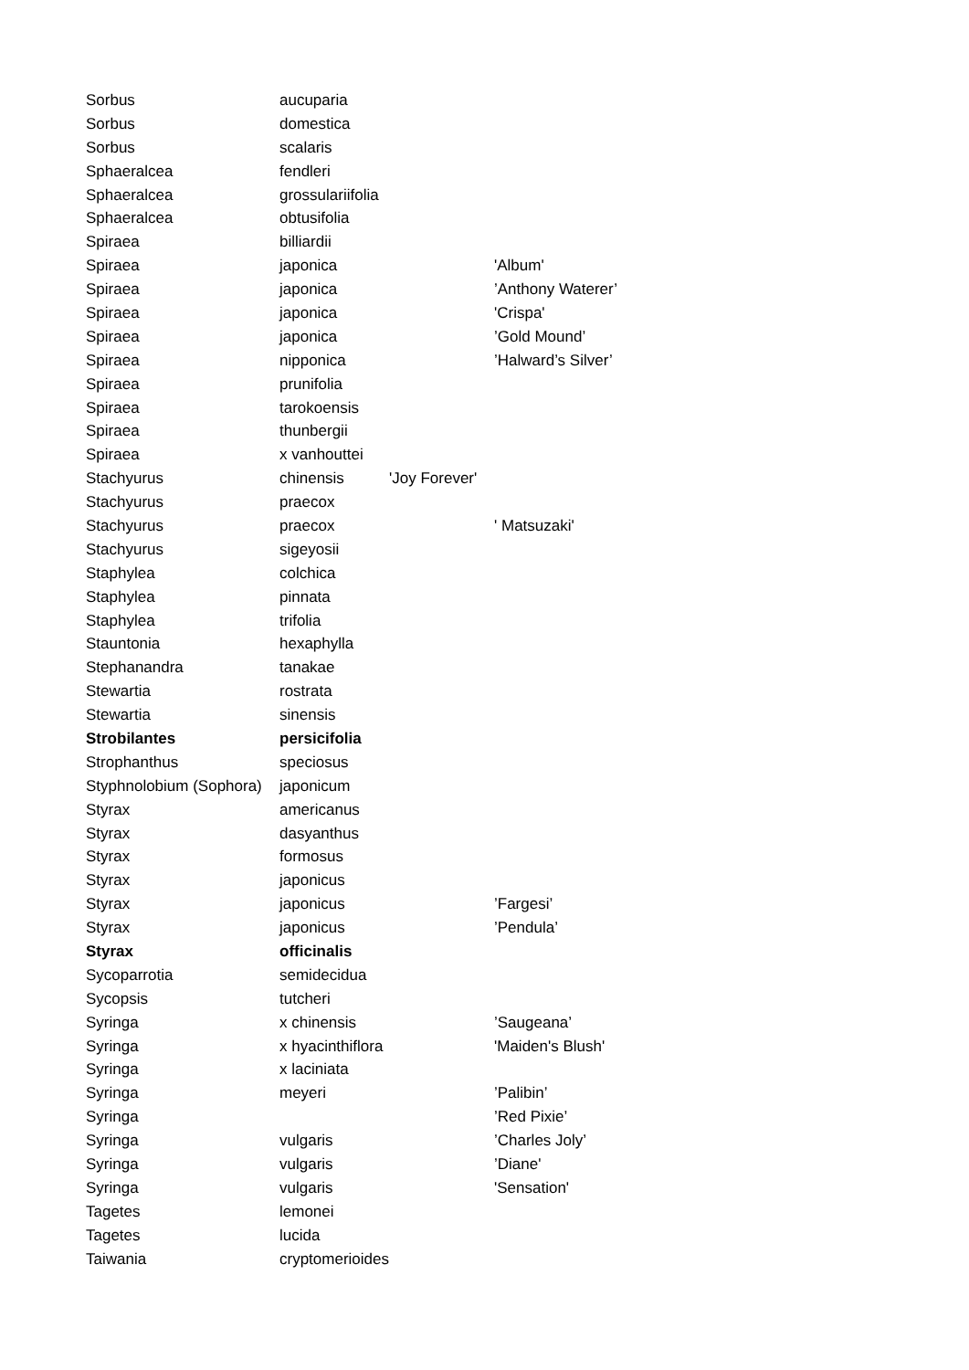| Sorbus | aucuparia | | |
| Sorbus | domestica | | |
| Sorbus | scalaris | | |
| Sphaeralcea | fendleri | | |
| Sphaeralcea | grossulariifolia | | |
| Sphaeralcea | obtusifolia | | |
| Spiraea | billiardii | | |
| Spiraea | japonica | | 'Album' |
| Spiraea | japonica | | ’Anthony Waterer’ |
| Spiraea | japonica | | 'Crispa' |
| Spiraea | japonica | | ’Gold Mound’ |
| Spiraea | nipponica | | ’Halward’s Silver’ |
| Spiraea | prunifolia | | |
| Spiraea | tarokoensis | | |
| Spiraea | thunbergii | | |
| Spiraea | x vanhouttei | | |
| Stachyurus | chinensis | 'Joy Forever' | |
| Stachyurus | praecox | | |
| Stachyurus | praecox | | ' Matsuzaki' |
| Stachyurus | sigeyosii | | |
| Staphylea | colchica | | |
| Staphylea | pinnata | | |
| Staphylea | trifolia | | |
| Stauntonia | hexaphylla | | |
| Stephanandra | tanakae | | |
| Stewartia | rostrata | | |
| Stewartia | sinensis | | |
| Strobilantes | persicifolia | | |
| Strophanthus | speciosus | | |
| Styphnolobium (Sophora) | japonicum | | |
| Styrax | americanus | | |
| Styrax | dasyanthus | | |
| Styrax | formosus | | |
| Styrax | japonicus | | |
| Styrax | japonicus | | ’Fargesi’ |
| Styrax | japonicus | | ’Pendula’ |
| Styrax | officinalis | | |
| Sycoparrotia | semidecidua | | |
| Sycopsis | tutcheri | | |
| Syringa | x chinensis | | ’Saugeana’ |
| Syringa | x hyacinthiflora | | 'Maiden's Blush' |
| Syringa | x laciniata | | |
| Syringa | meyeri | | ’Palibin’ |
| Syringa | | | ’Red Pixie’ |
| Syringa | vulgaris | | ’Charles Joly’ |
| Syringa | vulgaris | | ’Diane' |
| Syringa | vulgaris | | 'Sensation' |
| Tagetes | lemonei | | |
| Tagetes | lucida | | |
| Taiwania | cryptomerioides | | |